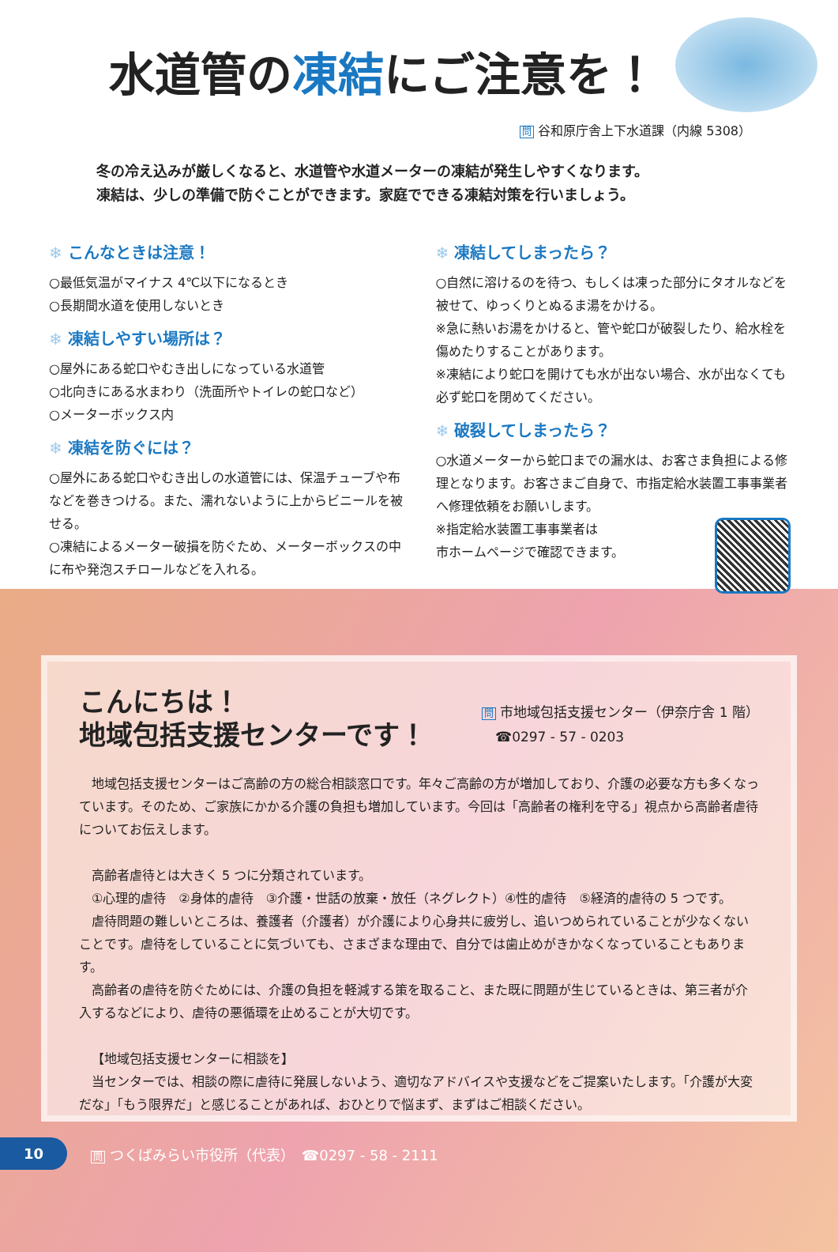水道管の凍結にご注意を！
問 谷和原庁舎上下水道課（内線 5308）
冬の冷え込みが厳しくなると、水道管や水道メーターの凍結が発生しやすくなります。
凍結は、少しの準備で防ぐことができます。家庭でできる凍結対策を行いましょう。
❄ こんなときは注意！
○最低気温がマイナス 4℃以下になるとき
○長期間水道を使用しないとき
❄ 凍結しやすい場所は？
○屋外にある蛇口やむき出しになっている水道管
○北向きにある水まわり（洗面所やトイレの蛇口など）
○メーターボックス内
❄ 凍結を防ぐには？
○屋外にある蛇口やむき出しの水道管には、保温チューブや布などを巻きつける。また、濡れないように上からビニールを被せる。
○凍結によるメーター破損を防ぐため、メーターボックスの中に布や発泡スチロールなどを入れる。
❄ 凍結してしまったら？
○自然に溶けるのを待つ、もしくは凍った部分にタオルなどを被せて、ゆっくりとぬるま湯をかける。
※急に熱いお湯をかけると、管や蛇口が破裂したり、給水栓を傷めたりすることがあります。
※凍結により蛇口を開けても水が出ない場合、水が出なくても必ず蛇口を閉めてください。
❄ 破裂してしまったら？
○水道メーターから蛇口までの漏水は、お客さま負担による修理となります。お客さまご自身で、市指定給水装置工事事業者へ修理依頼をお願いします。
※指定給水装置工事事業者は
市ホームページで確認できます。
こんにちは！
地域包括支援センターです！
問 市地域包括支援センター（伊奈庁舎 1 階）
　☎0297 - 57 - 0203
地域包括支援センターはご高齢の方の総合相談窓口です。年々ご高齢の方が増加しており、介護の必要な方も多くなっています。そのため、ご家族にかかる介護の負担も増加しています。今回は「高齢者の権利を守る」視点から高齢者虐待についてお伝えします。
高齢者虐待とは大きく 5 つに分類されています。
①心理的虐待　②身体的虐待　③介護・世話の放棄・放任（ネグレクト）④性的虐待　⑤経済的虐待の 5 つです。
虐待問題の難しいところは、養護者（介護者）が介護により心身共に疲労し、追いつめられていることが少なくないことです。虐待をしていることに気づいても、さまざまな理由で、自分では歯止めがきかなくなっていることもあります。
高齢者の虐待を防ぐためには、介護の負担を軽減する策を取ること、また既に問題が生じているときは、第三者が介入するなどにより、虐待の悪循環を止めることが大切です。
【地域包括支援センターに相談を】
当センターでは、相談の際に虐待に発展しないよう、適切なアドバイスや支援などをご提案いたします。「介護が大変だな」「もう限界だ」と感じることがあれば、おひとりで悩まず、まずはご相談ください。
10 問 つくばみらい市役所（代表）　☎0297 - 58 - 2111